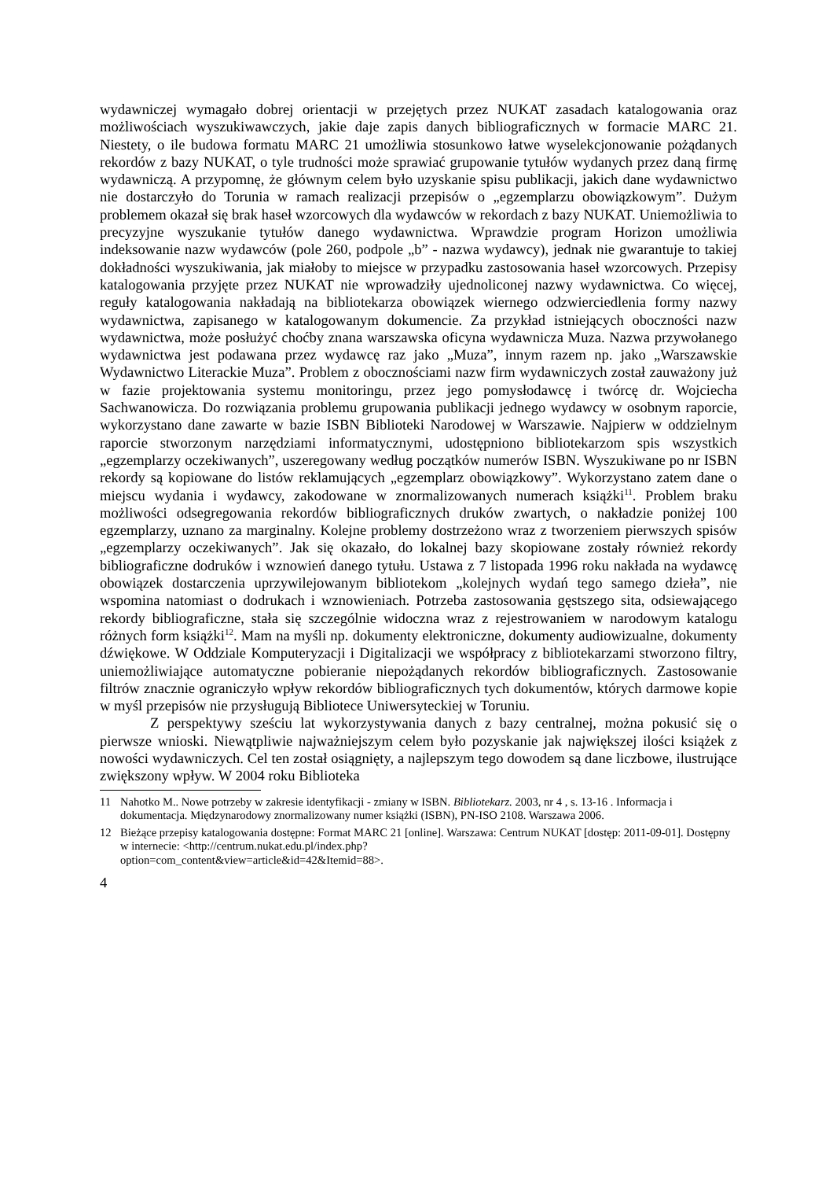wydawniczej wymagało dobrej orientacji w przejętych przez NUKAT zasadach katalogowania oraz możliwościach wyszukiwawczych, jakie daje zapis danych bibliograficznych w formacie MARC 21. Niestety, o ile budowa formatu MARC 21 umożliwia stosunkowo łatwe wyselekcjonowanie pożądanych rekordów z bazy NUKAT, o tyle trudności może sprawiać grupowanie tytułów wydanych przez daną firmę wydawniczą. A przypomnę, że głównym celem było uzyskanie spisu publikacji, jakich dane wydawnictwo nie dostarczyło do Torunia w ramach realizacji przepisów o „egzemplarzu obowiązkowym”. Dużym problemem okazał się brak haseł wzorcowych dla wydawców w rekordach z bazy NUKAT. Uniemożliwia to precyzyjne wyszukanie tytułów danego wydawnictwa. Wprawdzie program Horizon umożliwia indeksowanie nazw wydawców (pole 260, podpole „b” - nazwa wydawcy), jednak nie gwarantuje to takiej dokładności wyszukiwania, jak miałoby to miejsce w przypadku zastosowania haseł wzorcowych. Przepisy katalogowania przyjęte przez NUKAT nie wprowadziły ujednoliconej nazwy wydawnictwa. Co więcej, reguły katalogowania nakładają na bibliotekarza obowiązek wiernego odzwierciedlenia formy nazwy wydawnictwa, zapisanego w katalogowanym dokumencie. Za przykład istniejących oboczności nazw wydawnictwa, może posłużyć choćby znana warszawska oficyna wydawnicza Muza. Nazwa przywołanego wydawnictwa jest podawana przez wydawcę raz jako „Muza”, innym razem np. jako „Warszawskie Wydawnictwo Literackie Muza”. Problem z obocznościami nazw firm wydawniczych został zauważony już w fazie projektowania systemu monitoringu, przez jego pomysłodawcę i twórcę dr. Wojciecha Sachwanowicza. Do rozwiązania problemu grupowania publikacji jednego wydawcy w osobnym raporcie, wykorzystano dane zawarte w bazie ISBN Biblioteki Narodowej w Warszawie. Najpierw w oddzielnym raporcie stworzonym narzędziami informatycznymi, udostępniono bibliotekarzom spis wszystkich „egzemplarzy oczekiwanych”, uszeregowany według początków numerów ISBN. Wyszukiwane po nr ISBN rekordy są kopiowane do listów reklamujących „egzemplarz obowiązkowy”. Wykorzystano zatem dane o miejscu wydania i wydawcy, zakodowane w znormalizowanych numerach książki<sup>11</sup>. Problem braku możliwości odsegregowania rekordów bibliograficznych druków zwartych, o nakładzie poniżej 100 egzemplarzy, uznano za marginalny. Kolejne problemy dostrzeżono wraz z tworzeniem pierwszych spisów „egzemplarzy oczekiwanych”. Jak się okazało, do lokalnej bazy skopiowane zostały również rekordy bibliograficzne dodruków i wznowień danego tytułu. Ustawa z 7 listopada 1996 roku nakłada na wydawcę obowiązek dostarczenia uprzywilejowanym bibliotekom „kolejnych wydań tego samego dzieła”, nie wspomina natomiast o dodrukach i wznowieniach. Potrzeba zastosowania gęstszego sita, odsiewającego rekordy bibliograficzne, stała się szczególnie widoczna wraz z rejestrowaniem w narodowym katalogu różnych form książki<sup>12</sup>. Mam na myśli np. dokumenty elektroniczne, dokumenty audiowizualne, dokumenty dźwiękowe. W Oddziale Komputeryzacji i Digitalizacji we współpracy z bibliotekarzami stworzono filtry, uniemożliwiające automatyczne pobieranie niepożądanych rekordów bibliograficznych. Zastosowanie filtrów znacznie ograniczyło wpływ rekordów bibliograficznych tych dokumentów, których darmowe kopie w myśl przepisów nie przysługują Bibliotece Uniwersyteckiej w Toruniu.
Z perspektywy sześciu lat wykorzystywania danych z bazy centralnej, można pokusić się o pierwsze wnioski. Niewątpliwie najważniejszym celem było pozyskanie jak największej ilości książek z nowości wydawniczych. Cel ten został osiągnięty, a najlepszym tego dowodem są dane liczbowe, ilustrujące zwiększony wpływ. W 2004 roku Biblioteka
11 Nahotko M.. Nowe potrzeby w zakresie identyfikacji - zmiany w ISBN. Bibliotekarz. 2003, nr 4 , s. 13-16 . Informacja i dokumentacja. Międzynarodowy znormalizowany numer książki (ISBN), PN-ISO 2108. Warszawa 2006.
12 Bieżące przepisy katalogowania dostępne: Format MARC 21 [online]. Warszawa: Centrum NUKAT [dostęp: 2011-09-01]. Dostępny w internecie: <http://centrum.nukat.edu.pl/index.php?
option=com_content&view=article&id=42&Itemid=88>.
4